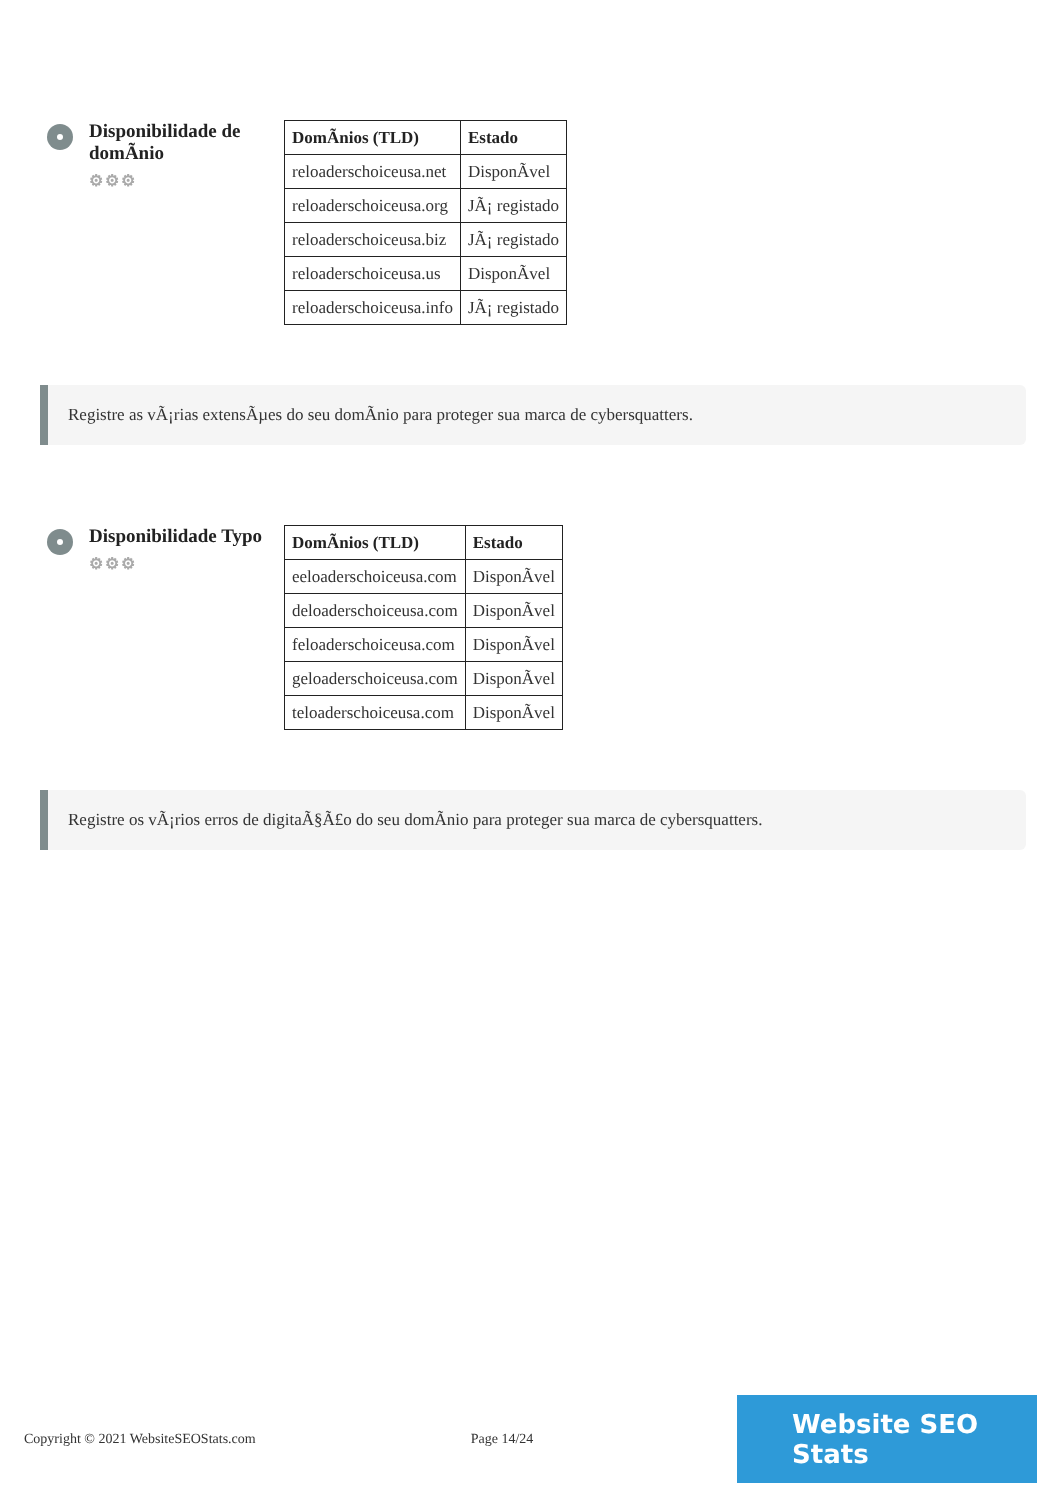Disponibilidade de domÃnio
⚙⚙⚙
| DomÃnios (TLD) | Estado |
| --- | --- |
| reloaderschoiceusa.net | DisponÃvel |
| reloaderschoiceusa.org | JÃ¡ registado |
| reloaderschoiceusa.biz | JÃ¡ registado |
| reloaderschoiceusa.us | DisponÃvel |
| reloaderschoiceusa.info | JÃ¡ registado |
Registre as vÃ¡rias extensÃµes do seu domÃnio para proteger sua marca de cybersquatters.
Disponibilidade Typo
⚙⚙⚙
| DomÃnios (TLD) | Estado |
| --- | --- |
| eeloaderschoiceusa.com | DisponÃvel |
| deloaderschoiceusa.com | DisponÃvel |
| feloaderschoiceusa.com | DisponÃvel |
| geloaderschoiceusa.com | DisponÃvel |
| teloaderschoiceusa.com | DisponÃvel |
Registre os vÃ¡rios erros de digitaÃ§Ã£o do seu domÃnio para proteger sua marca de cybersquatters.
Copyright © 2021 WebsiteSEOStats.com Page 14/24
Website SEO Stats